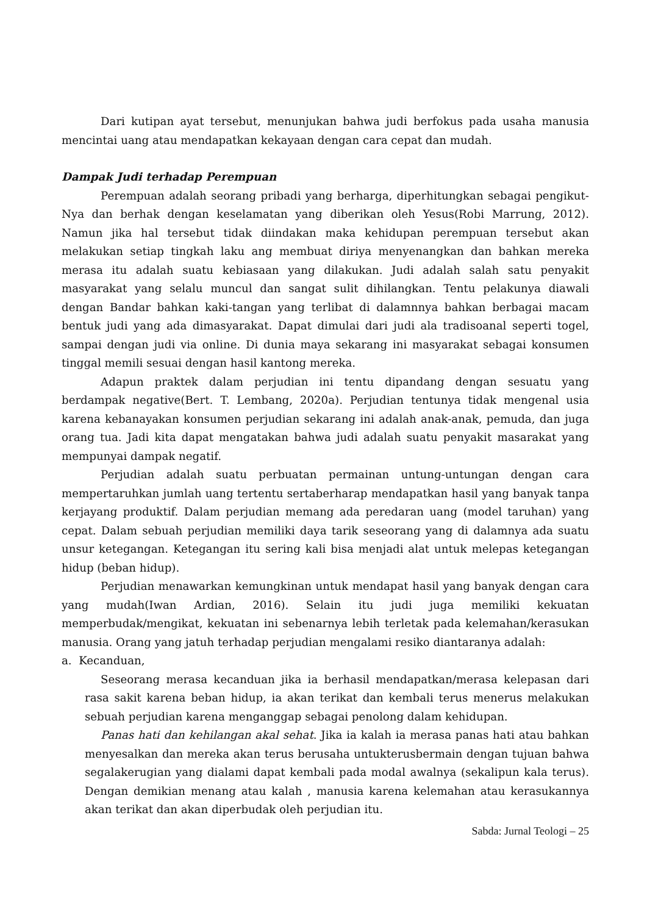Dari kutipan ayat tersebut, menunjukan bahwa judi berfokus pada usaha manusia mencintai uang atau mendapatkan kekayaan dengan cara cepat dan mudah.
Dampak Judi terhadap Perempuan
Perempuan adalah seorang pribadi yang berharga, diperhitungkan sebagai pengikut-Nya dan berhak dengan keselamatan yang diberikan oleh Yesus(Robi Marrung, 2012). Namun jika hal tersebut tidak diindakan maka kehidupan perempuan tersebut akan melakukan setiap tingkah laku ang membuat diriya menyenangkan dan bahkan mereka merasa itu adalah suatu kebiasaan yang dilakukan. Judi adalah salah satu penyakit masyarakat yang selalu muncul dan sangat sulit dihilangkan. Tentu pelakunya diawali dengan Bandar bahkan kaki-tangan yang terlibat di dalamnnya bahkan berbagai macam bentuk judi yang ada dimasyarakat. Dapat dimulai dari judi ala tradisoanal seperti togel, sampai dengan judi via online. Di dunia maya sekarang ini masyarakat sebagai konsumen tinggal memili sesuai dengan hasil kantong mereka.
Adapun praktek dalam perjudian ini tentu dipandang dengan sesuatu yang berdampak negative(Bert. T. Lembang, 2020a). Perjudian tentunya tidak mengenal usia karena kebanayakan konsumen perjudian sekarang ini adalah anak-anak, pemuda, dan juga orang tua. Jadi kita dapat mengatakan bahwa judi adalah suatu penyakit masarakat yang mempunyai dampak negatif.
Perjudian adalah suatu perbuatan permainan untung-untungan dengan cara mempertaruhkan jumlah uang tertentu sertaberharap mendapatkan hasil yang banyak tanpa kerjayang produktif. Dalam perjudian memang ada peredaran uang (model taruhan) yang cepat. Dalam sebuah perjudian memiliki daya tarik seseorang yang di dalamnya ada suatu unsur ketegangan. Ketegangan itu sering kali bisa menjadi alat untuk melepas ketegangan hidup (beban hidup).
Perjudian menawarkan kemungkinan untuk mendapat hasil yang banyak dengan cara yang mudah(Iwan Ardian, 2016). Selain itu judi juga memiliki kekuatan memperbudak/mengikat, kekuatan ini sebenarnya lebih terletak pada kelemahan/kerasukan manusia. Orang yang jatuh terhadap perjudian mengalami resiko diantaranya adalah:
a. Kecanduan,
Seseorang merasa kecanduan jika ia berhasil mendapatkan/merasa kelepasan dari rasa sakit karena beban hidup, ia akan terikat dan kembali terus menerus melakukan sebuah perjudian karena menganggap sebagai penolong dalam kehidupan.
Panas hati dan kehilangan akal sehat. Jika ia kalah ia merasa panas hati atau bahkan menyesalkan dan mereka akan terus berusaha untukterusbermain dengan tujuan bahwa segalakerugian yang dialami dapat kembali pada modal awalnya (sekalipun kala terus). Dengan demikian menang atau kalah , manusia karena kelemahan atau kerasukannya akan terikat dan akan diperbudak oleh perjudian itu.
Sabda: Jurnal Teologi – 25